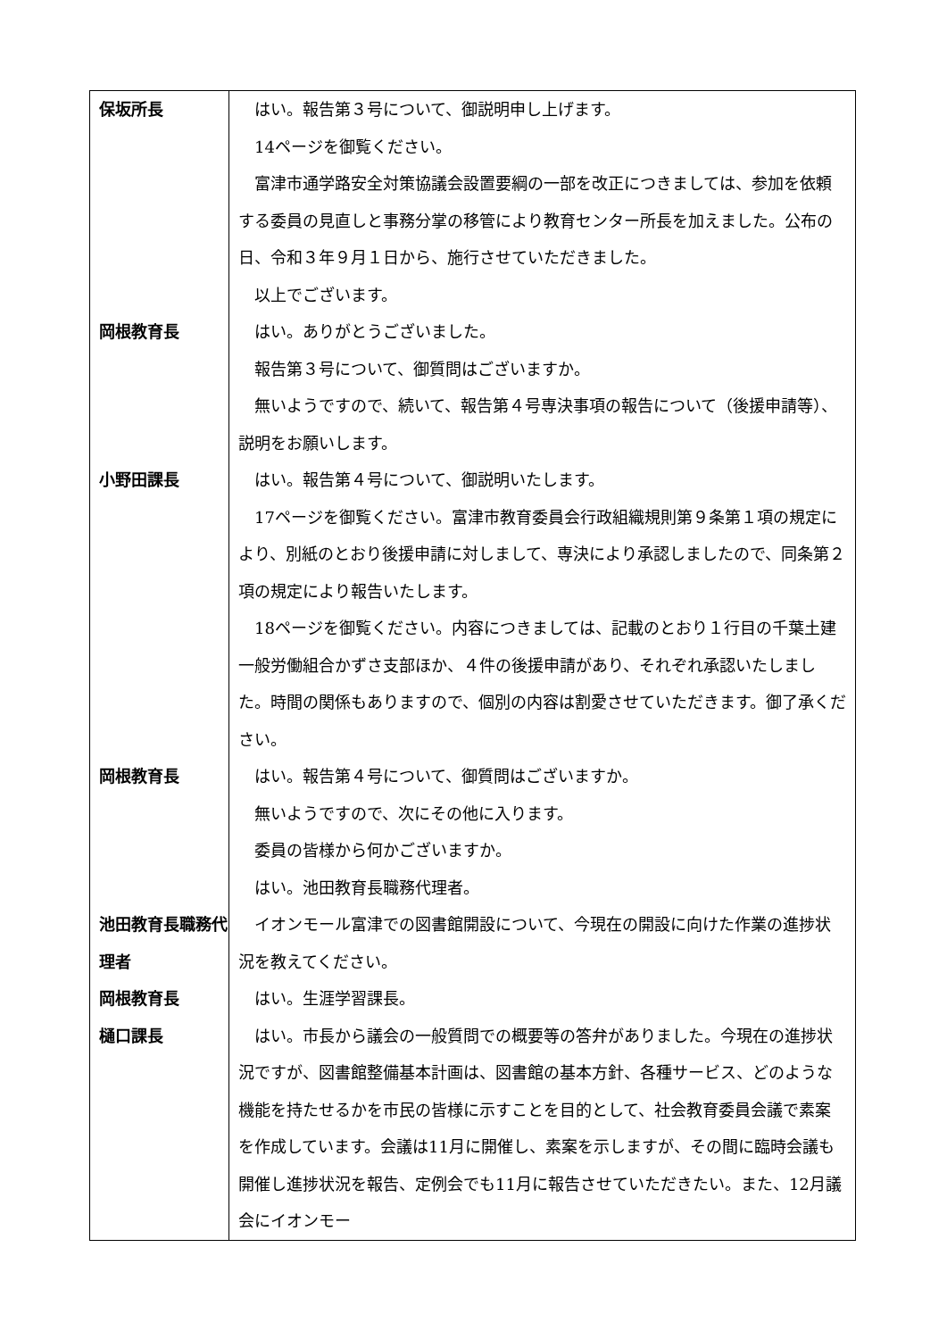| 保坂所長 | はい。報告第３号について、御説明申し上げます。 14ページを御覧ください。 富津市通学路安全対策協議会設置要綱の一部を改正につきましては、参加を依頼する委員の見直しと事務分掌の移管により教育センター所長を加えました。公布の日、令和３年９月１日から、施行させていただきました。 以上でございます。 |
| 岡根教育長 | はい。ありがとうございました。 報告第３号について、御質問はございますか。 無いようですので、続いて、報告第４号専決事項の報告について（後援申請等）、説明をお願いします。 |
| 小野田課長 | はい。報告第４号について、御説明いたします。 17ページを御覧ください。富津市教育委員会行政組織規則第９条第１項の規定により、別紙のとおり後援申請に対しまして、専決により承認しましたので、同条第２項の規定により報告いたします。 18ページを御覧ください。内容につきましては、記載のとおり１行目の千葉土建一般労働組合かずさ支部ほか、４件の後援申請があり、それぞれ承認いたしました。時間の関係もありますので、個別の内容は割愛させていただきます。御了承ください。 |
| 岡根教育長 | はい。報告第４号について、御質問はございますか。 無いようですので、次にその他に入ります。 委員の皆様から何かございますか。 はい。池田教育長職務代理者。 |
| 池田教育長職務代理者 | イオンモール富津での図書館開設について、今現在の開設に向けた作業の進捗状況を教えてください。 |
| 岡根教育長 | はい。生涯学習課長。 |
| 樋口課長 | はい。市長から議会の一般質問での概要等の答弁がありました。今現在の進捗状況ですが、図書館整備基本計画は、図書館の基本方針、各種サービス、どのような機能を持たせるかを市民の皆様に示すことを目的として、社会教育委員会議で素案を作成しています。会議は11月に開催し、素案を示しますが、その間に臨時会議も開催し進捗状況を報告、定例会でも11月に報告させていただきたい。また、12月議会にイオンモー |